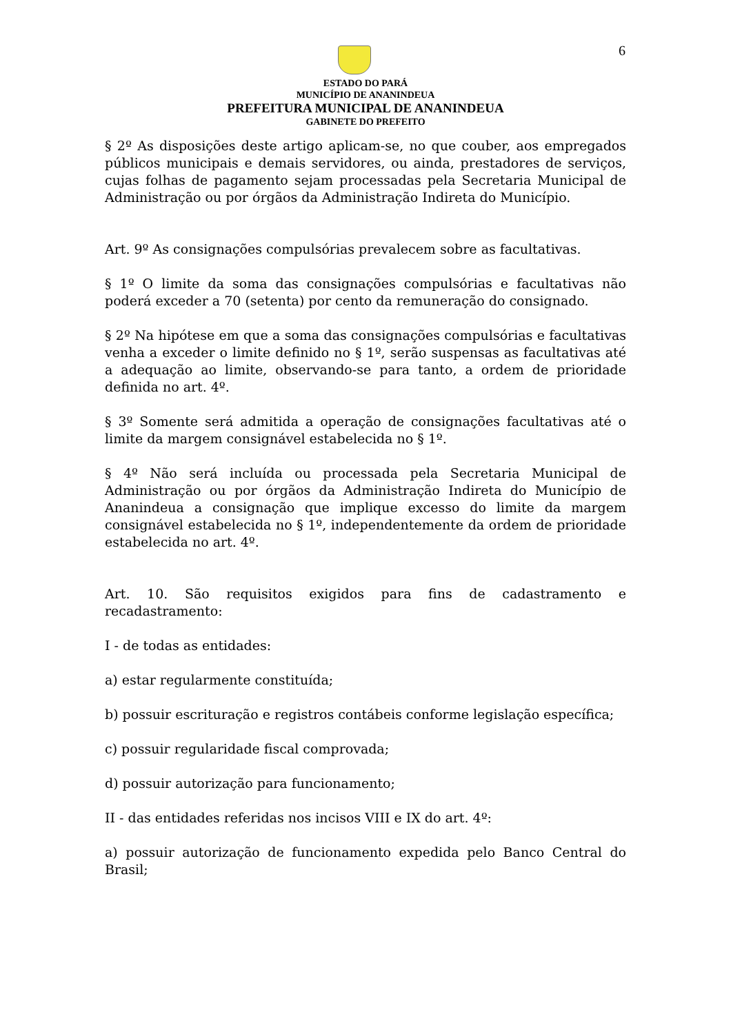6
ESTADO DO PARÁ
MUNICÍPIO DE ANANINDEUA
PREFEITURA MUNICIPAL DE ANANINDEUA
GABINETE DO PREFEITO
§ 2º As disposições deste artigo aplicam-se, no que couber, aos empregados públicos municipais e demais servidores, ou ainda, prestadores de serviços, cujas folhas de pagamento sejam processadas pela Secretaria Municipal de Administração ou por órgãos da Administração Indireta do Município.
Art. 9º As consignações compulsórias prevalecem sobre as facultativas.
§ 1º O limite da soma das consignações compulsórias e facultativas não poderá exceder a 70 (setenta) por cento da remuneração do consignado.
§ 2º Na hipótese em que a soma das consignações compulsórias e facultativas venha a exceder o limite definido no § 1º, serão suspensas as facultativas até a adequação ao limite, observando-se para tanto, a ordem de prioridade definida no art. 4º.
§ 3º Somente será admitida a operação de consignações facultativas até o limite da margem consignável estabelecida no § 1º.
§ 4º Não será incluída ou processada pela Secretaria Municipal de Administração ou por órgãos da Administração Indireta do Município de Ananindeua a consignação que implique excesso do limite da margem consignável estabelecida no § 1º, independentemente da ordem de prioridade estabelecida no art. 4º.
Art. 10. São requisitos exigidos para fins de cadastramento e recadastramento:
I - de todas as entidades:
a) estar regularmente constituída;
b) possuir escrituração e registros contábeis conforme legislação específica;
c) possuir regularidade fiscal comprovada;
d) possuir autorização para funcionamento;
II - das entidades referidas nos incisos VIII e IX do art. 4º:
a) possuir autorização de funcionamento expedida pelo Banco Central do Brasil;